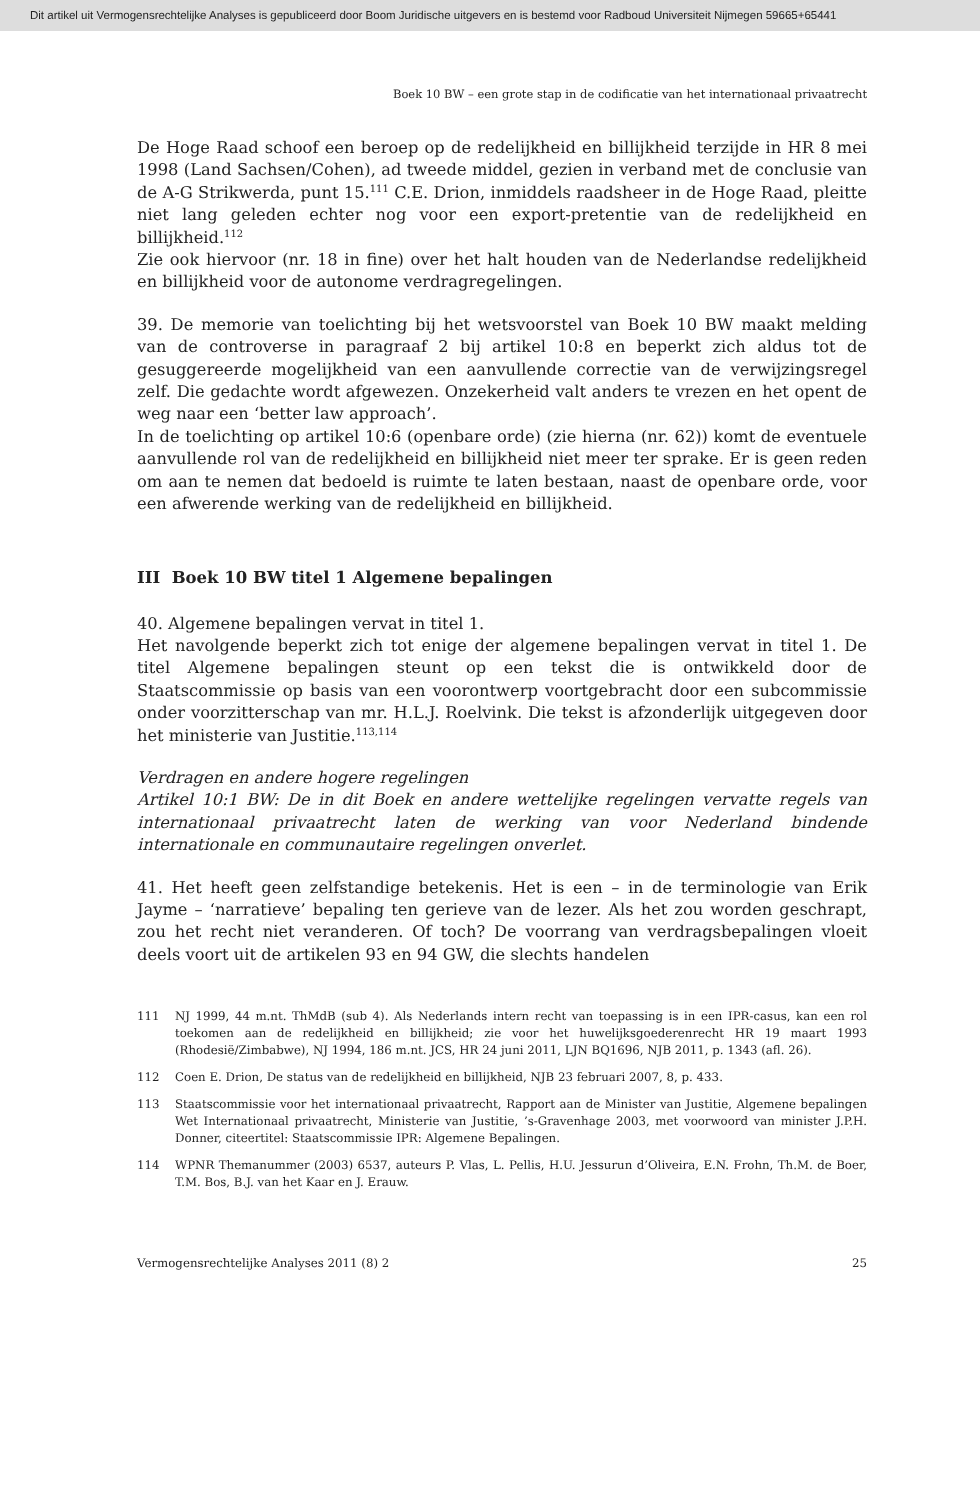Dit artikel uit Vermogensrechtelijke Analyses is gepubliceerd door Boom Juridische uitgevers en is bestemd voor Radboud Universiteit Nijmegen 59665+65441
Boek 10 BW – een grote stap in de codificatie van het internationaal privaatrecht
De Hoge Raad schoof een beroep op de redelijkheid en billijkheid terzijde in HR 8 mei 1998 (Land Sachsen/Cohen), ad tweede middel, gezien in verband met de conclusie van de A-G Strikwerda, punt 15.<sup>111</sup> C.E. Drion, inmiddels raadsheer in de Hoge Raad, pleitte niet lang geleden echter nog voor een export-pretentie van de redelijkheid en billijkheid.<sup>112</sup>
Zie ook hiervoor (nr. 18 in fine) over het halt houden van de Nederlandse redelijkheid en billijkheid voor de autonome verdragregelingen.
39. De memorie van toelichting bij het wetsvoorstel van Boek 10 BW maakt melding van de controverse in paragraaf 2 bij artikel 10:8 en beperkt zich aldus tot de gesuggereerde mogelijkheid van een aanvullende correctie van de verwijzingsregel zelf. Die gedachte wordt afgewezen. Onzekerheid valt anders te vrezen en het opent de weg naar een ‘better law approach’.
In de toelichting op artikel 10:6 (openbare orde) (zie hierna (nr. 62)) komt de eventuele aanvullende rol van de redelijkheid en billijkheid niet meer ter sprake. Er is geen reden om aan te nemen dat bedoeld is ruimte te laten bestaan, naast de openbare orde, voor een afwerende werking van de redelijkheid en billijkheid.
III Boek 10 BW titel 1 Algemene bepalingen
40. Algemene bepalingen vervat in titel 1.
Het navolgende beperkt zich tot enige der algemene bepalingen vervat in titel 1. De titel Algemene bepalingen steunt op een tekst die is ontwikkeld door de Staatscommissie op basis van een voorontwerp voortgebracht door een subcommissie onder voorzitterschap van mr. H.L.J. Roelvink. Die tekst is afzonderlijk uitgegeven door het ministerie van Justitie.<sup>113,114</sup>
Verdragen en andere hogere regelingen
Artikel 10:1 BW: De in dit Boek en andere wettelijke regelingen vervatte regels van internationaal privaatrecht laten de werking van voor Nederland bindende internationale en communautaire regelingen onverlet.
41. Het heeft geen zelfstandige betekenis. Het is een – in de terminologie van Erik Jayme – ‘narratieve’ bepaling ten gerieve van de lezer. Als het zou worden geschrapt, zou het recht niet veranderen. Of toch? De voorrang van verdragsbepalingen vloeit deels voort uit de artikelen 93 en 94 GW, die slechts handelen
111
NJ 1999, 44 m.nt. ThMdB (sub 4). Als Nederlands intern recht van toepassing is in een IPR-casus, kan een rol toekomen aan de redelijkheid en billijkheid; zie voor het huwelijksgoederenrecht HR 19 maart 1993 (Rhodesië/Zimbabwe), NJ 1994, 186 m.nt. JCS, HR 24 juni 2011, LJN BQ1696, NJB 2011, p. 1343 (afl. 26).
112
Coen E. Drion, De status van de redelijkheid en billijkheid, NJB 23 februari 2007, 8, p. 433.
113
Staatscommissie voor het internationaal privaatrecht, Rapport aan de Minister van Justitie, Algemene bepalingen Wet Internationaal privaatrecht, Ministerie van Justitie, ’s-Gravenhage 2003, met voorwoord van minister J.P.H. Donner, citeertitel: Staatscommissie IPR: Algemene Bepalingen.
114
WPNR Themanummer (2003) 6537, auteurs P. Vlas, L. Pellis, H.U. Jessurun d’Oliveira, E.N. Frohn, Th.M. de Boer, T.M. Bos, B.J. van het Kaar en J. Erauw.
Vermogensrechtelijke Analyses 2011 (8) 2 25